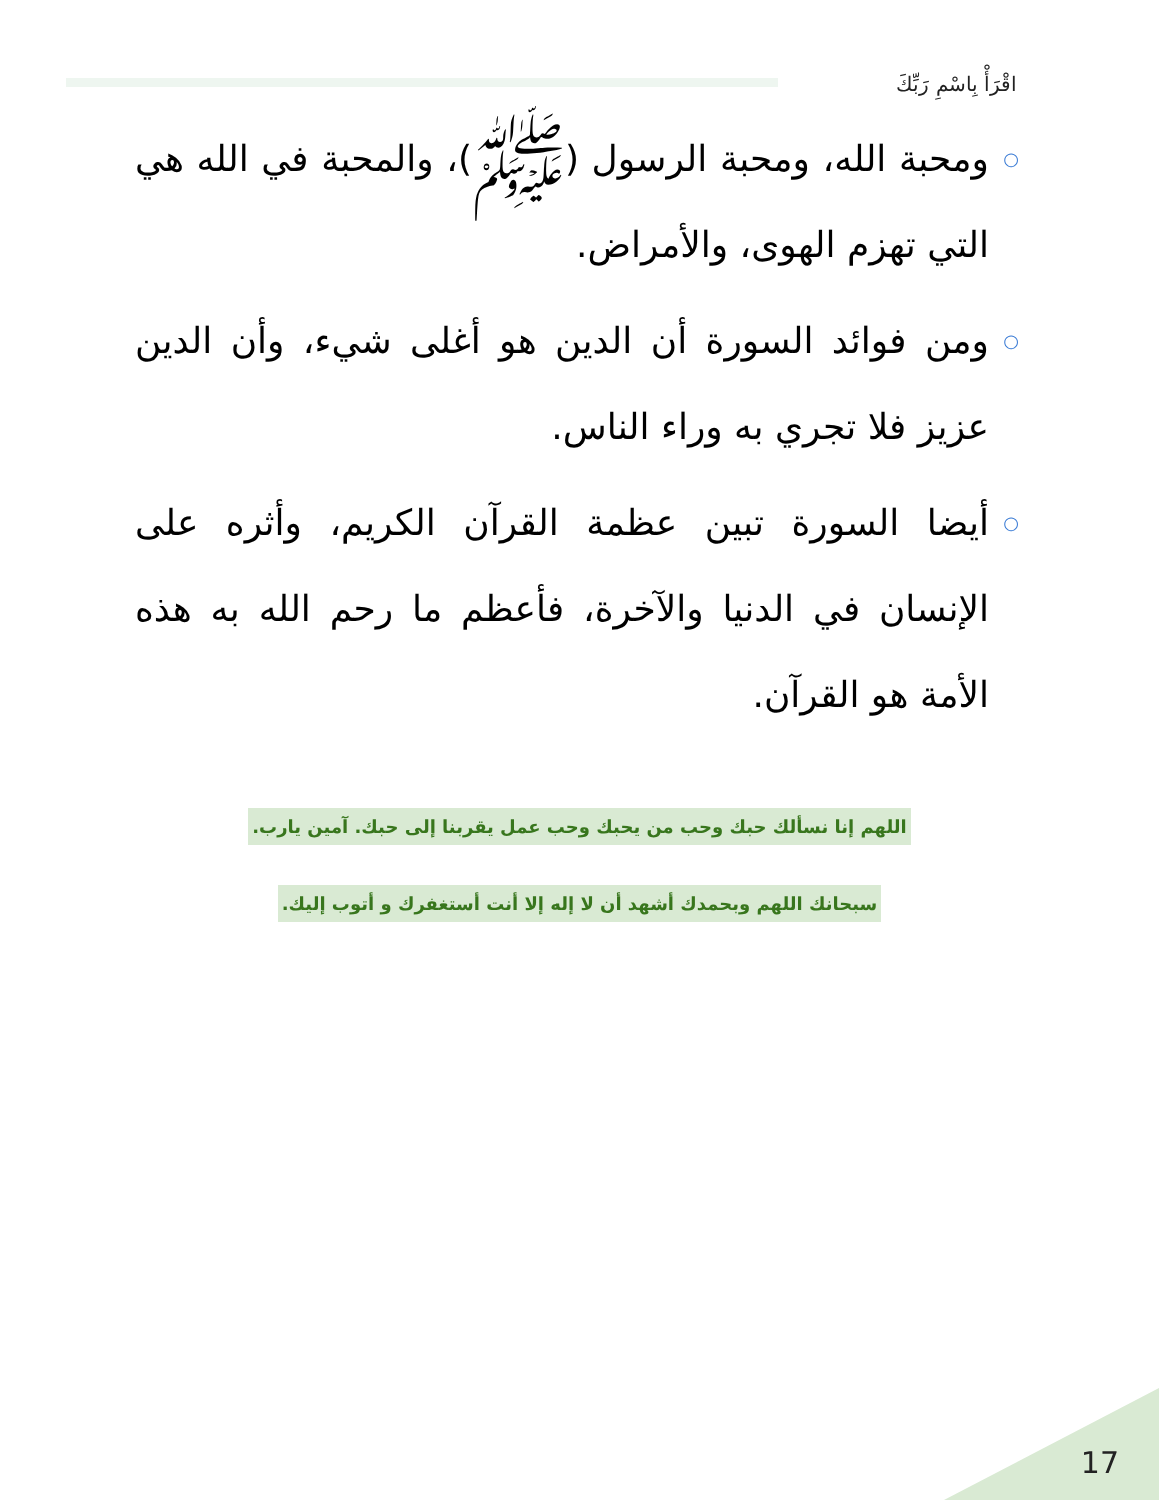اقْرَأْ بِاسْمِ رَبِّكَ
○ ومحبة الله، ومحبة الرسول (ﷺ)، والمحبة في الله هي التي تهزم الهوى، والأمراض.
○ ومن فوائد السورة أن الدين هو أغلى شيء، وأن الدين عزيز فلا تجري به وراء الناس.
○ أيضا السورة تبين عظمة القرآن الكريم، وأثره على الإنسان في الدنيا والآخرة، فأعظم ما رحم الله به هذه الأمة هو القرآن.
اللهم إنا نسألك حبك وحب من يحبك وحب عمل يقربنا إلى حبك. آمين يارب.
سبحانك اللهم وبحمدك أشهد أن لا إله إلا أنت أستغفرك و أتوب إليك.
17